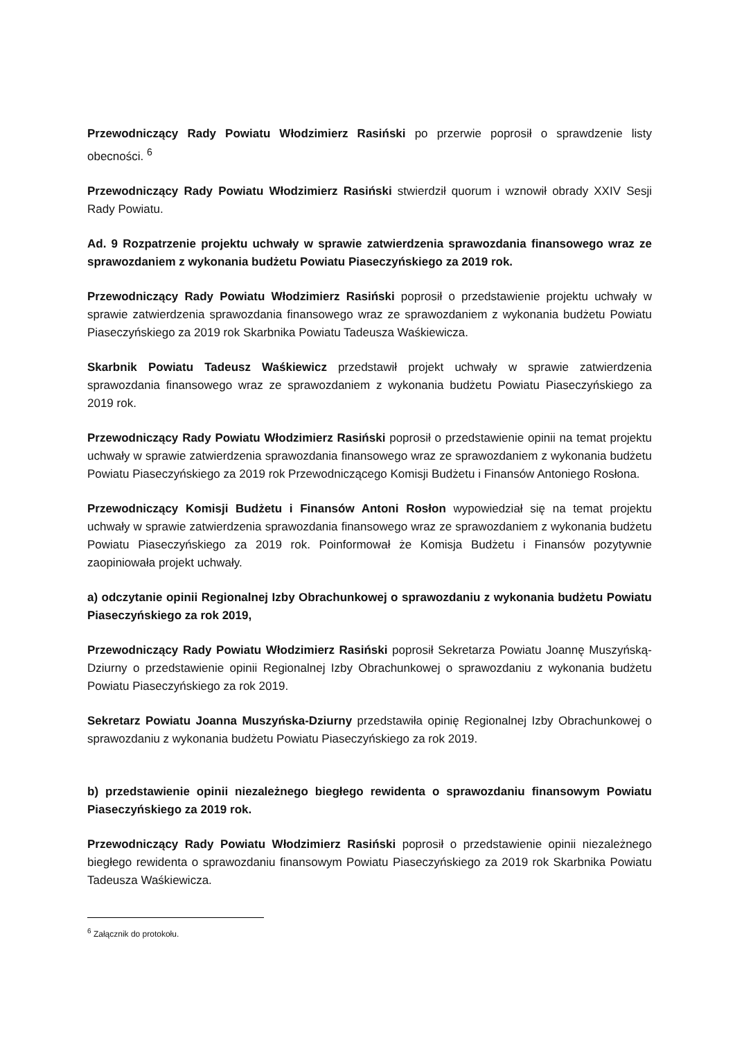Przewodniczący Rady Powiatu Włodzimierz Rasiński po przerwie poprosił o sprawdzenie listy obecności. <sup>6</sup>
Przewodniczący Rady Powiatu Włodzimierz Rasiński stwierdził quorum i wznowił obrady XXIV Sesji Rady Powiatu.
Ad. 9 Rozpatrzenie projektu uchwały w sprawie zatwierdzenia sprawozdania finansowego wraz ze sprawozdaniem z wykonania budżetu Powiatu Piaseczyńskiego za 2019 rok.
Przewodniczący Rady Powiatu Włodzimierz Rasiński poprosił o przedstawienie projektu uchwały w sprawie zatwierdzenia sprawozdania finansowego wraz ze sprawozdaniem z wykonania budżetu Powiatu Piaseczyńskiego za 2019 rok Skarbnika Powiatu Tadeusza Waśkiewicza.
Skarbnik Powiatu Tadeusz Waśkiewicz przedstawił projekt uchwały w sprawie zatwierdzenia sprawozdania finansowego wraz ze sprawozdaniem z wykonania budżetu Powiatu Piaseczyńskiego za 2019 rok.
Przewodniczący Rady Powiatu Włodzimierz Rasiński poprosił o przedstawienie opinii na temat projektu uchwały w sprawie zatwierdzenia sprawozdania finansowego wraz ze sprawozdaniem z wykonania budżetu Powiatu Piaseczyńskiego za 2019 rok Przewodniczącego Komisji Budżetu i Finansów Antoniego Rosłona.
Przewodniczący Komisji Budżetu i Finansów Antoni Rosłon wypowiedział się na temat projektu uchwały w sprawie zatwierdzenia sprawozdania finansowego wraz ze sprawozdaniem z wykonania budżetu Powiatu Piaseczyńskiego za 2019 rok. Poinformował że Komisja Budżetu i Finansów pozytywnie zaopiniowała projekt uchwały.
a) odczytanie opinii Regionalnej Izby Obrachunkowej o sprawozdaniu z wykonania budżetu Powiatu Piaseczyńskiego za rok 2019,
Przewodniczący Rady Powiatu Włodzimierz Rasiński poprosił Sekretarza Powiatu Joannę Muszyńską-Dziurny o przedstawienie opinii Regionalnej Izby Obrachunkowej o sprawozdaniu z wykonania budżetu Powiatu Piaseczyńskiego za rok 2019.
Sekretarz Powiatu Joanna Muszyńska-Dziurny przedstawiła opinię Regionalnej Izby Obrachunkowej o sprawozdaniu z wykonania budżetu Powiatu Piaseczyńskiego za rok 2019.
b) przedstawienie opinii niezależnego biegłego rewidenta o sprawozdaniu finansowym Powiatu Piaseczyńskiego za 2019 rok.
Przewodniczący Rady Powiatu Włodzimierz Rasiński poprosił o przedstawienie opinii niezależnego biegłego rewidenta o sprawozdaniu finansowym Powiatu Piaseczyńskiego za 2019 rok Skarbnika Powiatu Tadeusza Waśkiewicza.
<sup>6</sup> Załącznik do protokołu.